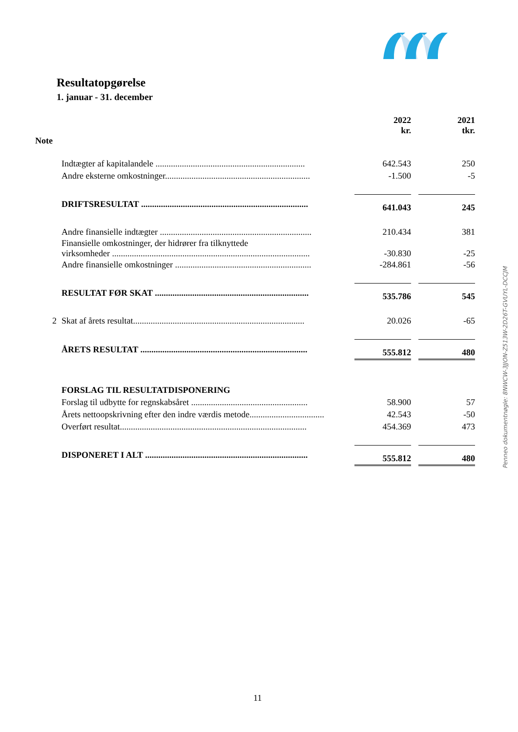Resultatopgørelse
1. januar - 31. december
| | | 2022 kr. | | 2021 tkr. |
| Note | | | | |
| | Indtægter af kapitalandele .................................................................... | 642.543 | | 250 |
| | Andre eksterne omkostninger.................................................................. | -1.500 | | -5 |
| | DRIFTSRESULTAT ............................................................................ | 641.043 | | 245 |
| | Andre finansielle indtægter ..................................................................... | 210.434 | | 381 |
| | Finansielle omkostninger, der hidrører fra tilknyttede virksomheder .......................................................................................... | -30.830 | | -25 |
| | Andre finansielle omkostninger .............................................................. | -284.861 | | -56 |
| | RESULTAT FØR SKAT ...................................................................... | 535.786 | | 545 |
| 2 | Skat af årets resultat.............................................................................. | 20.026 | | -65 |
| | ÅRETS RESULTAT ............................................................................ | 555.812 | | 480 |
| | FORSLAG TIL RESULTATDISPONERING | | | |
| | Forslag til udbytte for regnskabsåret ..................................................... | 58.900 | | 57 |
| | Årets nettoopskrivning efter den indre værdis metode.................................. | 42.543 | | -50 |
| | Overført resultat..................................................................................... | 454.369 | | 473 |
| | DISPONERET I ALT .......................................................................... | 555.812 | | 480 |
Penneo dokumentnøgle: 8NWCW-3JJON-Z513W-2D26T-GVUYL-DCCJM
11